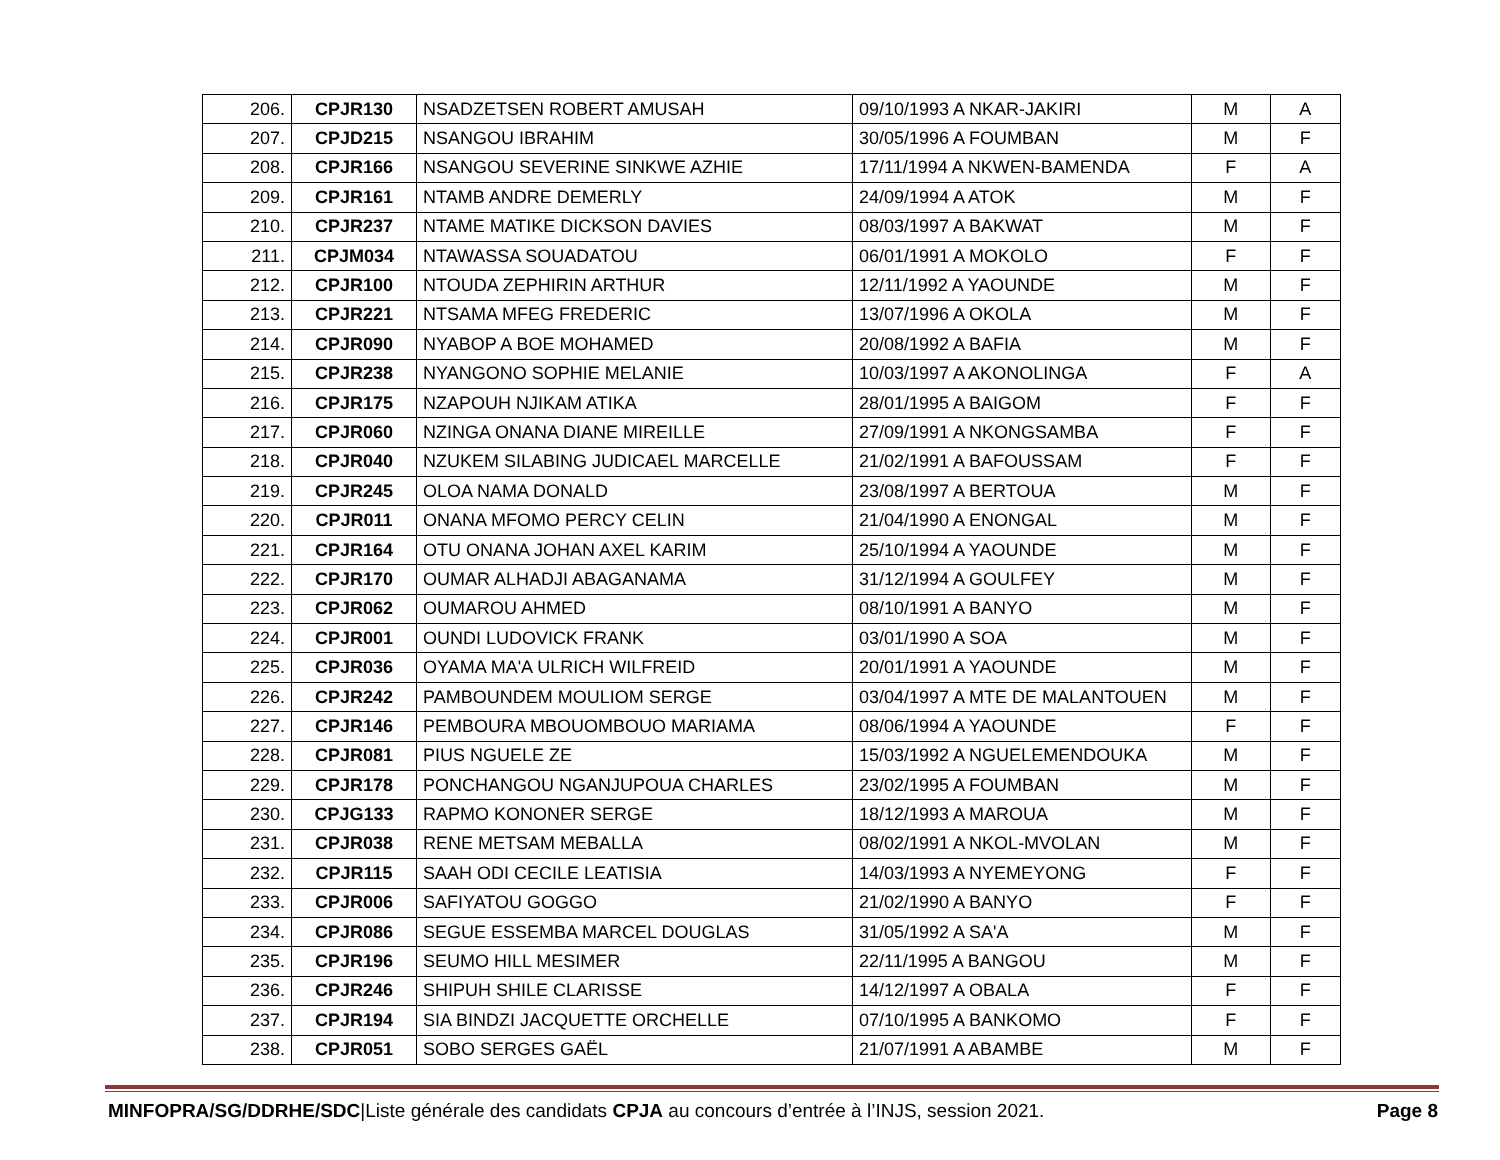| 206. | CPJR130 | NSADZETSEN ROBERT AMUSAH | 09/10/1993 A NKAR-JAKIRI | M | A |
| 207. | CPJD215 | NSANGOU IBRAHIM | 30/05/1996 A FOUMBAN | M | F |
| 208. | CPJR166 | NSANGOU SEVERINE SINKWE AZHIE | 17/11/1994 A NKWEN-BAMENDA | F | A |
| 209. | CPJR161 | NTAMB ANDRE DEMERLY | 24/09/1994 A ATOK | M | F |
| 210. | CPJR237 | NTAME MATIKE DICKSON DAVIES | 08/03/1997 A BAKWAT | M | F |
| 211. | CPJM034 | NTAWASSA SOUADATOU | 06/01/1991 A MOKOLO | F | F |
| 212. | CPJR100 | NTOUDA ZEPHIRIN ARTHUR | 12/11/1992 A YAOUNDE | M | F |
| 213. | CPJR221 | NTSAMA MFEG FREDERIC | 13/07/1996 A OKOLA | M | F |
| 214. | CPJR090 | NYABOP A BOE MOHAMED | 20/08/1992 A BAFIA | M | F |
| 215. | CPJR238 | NYANGONO SOPHIE MELANIE | 10/03/1997 A AKONOLINGA | F | A |
| 216. | CPJR175 | NZAPOUH NJIKAM ATIKA | 28/01/1995 A BAIGOM | F | F |
| 217. | CPJR060 | NZINGA ONANA DIANE MIREILLE | 27/09/1991 A NKONGSAMBA | F | F |
| 218. | CPJR040 | NZUKEM SILABING JUDICAEL MARCELLE | 21/02/1991 A BAFOUSSAM | F | F |
| 219. | CPJR245 | OLOA NAMA DONALD | 23/08/1997 A BERTOUA | M | F |
| 220. | CPJR011 | ONANA MFOMO PERCY CELIN | 21/04/1990 A ENONGAL | M | F |
| 221. | CPJR164 | OTU ONANA JOHAN AXEL KARIM | 25/10/1994 A YAOUNDE | M | F |
| 222. | CPJR170 | OUMAR ALHADJI ABAGANAMA | 31/12/1994 A GOULFEY | M | F |
| 223. | CPJR062 | OUMAROU AHMED | 08/10/1991 A BANYO | M | F |
| 224. | CPJR001 | OUNDI LUDOVICK FRANK | 03/01/1990 A SOA | M | F |
| 225. | CPJR036 | OYAMA MA'A ULRICH WILFREID | 20/01/1991 A YAOUNDE | M | F |
| 226. | CPJR242 | PAMBOUNDEM MOULIOM SERGE | 03/04/1997 A MTE DE MALANTOUEN | M | F |
| 227. | CPJR146 | PEMBOURA MBOUOMBOUO MARIAMA | 08/06/1994 A YAOUNDE | F | F |
| 228. | CPJR081 | PIUS NGUELE ZE | 15/03/1992 A NGUELEMENDOUKA | M | F |
| 229. | CPJR178 | PONCHANGOU NGANJUPOUA CHARLES | 23/02/1995 A FOUMBAN | M | F |
| 230. | CPJG133 | RAPMO KONONER SERGE | 18/12/1993 A MAROUA | M | F |
| 231. | CPJR038 | RENE METSAM MEBALLA | 08/02/1991 A NKOL-MVOLAN | M | F |
| 232. | CPJR115 | SAAH ODI CECILE LEATISIA | 14/03/1993 A NYEMEYONG | F | F |
| 233. | CPJR006 | SAFIYATOU GOGGO | 21/02/1990 A BANYO | F | F |
| 234. | CPJR086 | SEGUE ESSEMBA MARCEL DOUGLAS | 31/05/1992 A SA'A | M | F |
| 235. | CPJR196 | SEUMO HILL MESIMER | 22/11/1995 A BANGOU | M | F |
| 236. | CPJR246 | SHIPUH SHILE CLARISSE | 14/12/1997 A OBALA | F | F |
| 237. | CPJR194 | SIA BINDZI JACQUETTE ORCHELLE | 07/10/1995 A BANKOMO | F | F |
| 238. | CPJR051 | SOBO SERGES GAËL | 21/07/1991 A ABAMBE | M | F |
MINFOPRA/SG/DDRHE/SDC|Liste générale des candidats CPJA au concours d’entrée à l’INJS, session 2021. Page 8